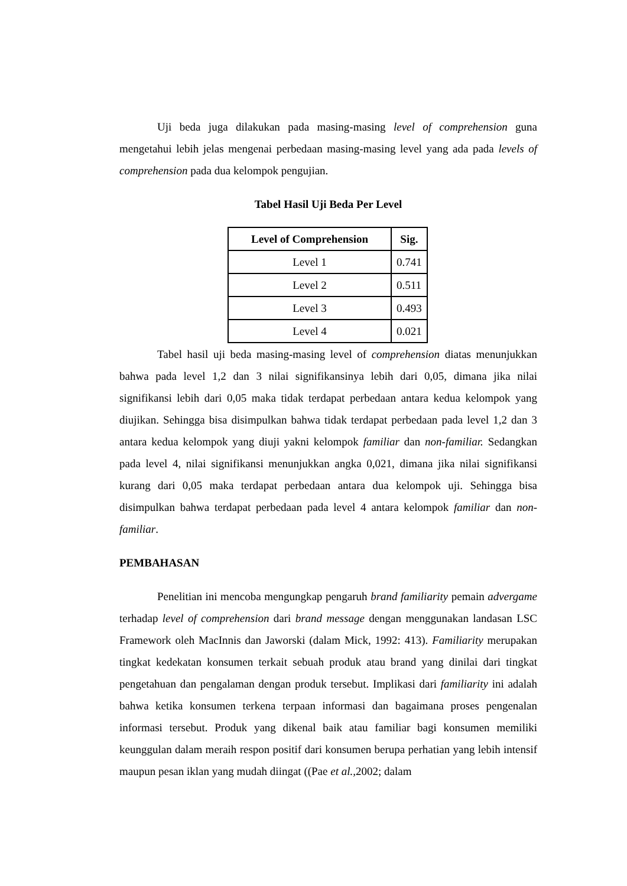Uji beda juga dilakukan pada masing-masing level of comprehension guna mengetahui lebih jelas mengenai perbedaan masing-masing level yang ada pada levels of comprehension pada dua kelompok pengujian.
Tabel Hasil Uji Beda Per Level
| Level of Comprehension | Sig. |
| --- | --- |
| Level 1 | 0.741 |
| Level 2 | 0.511 |
| Level 3 | 0.493 |
| Level 4 | 0.021 |
Tabel hasil uji beda masing-masing level of comprehension diatas menunjukkan bahwa pada level 1,2 dan 3 nilai signifikansinya lebih dari 0,05, dimana jika nilai signifikansi lebih dari 0,05 maka tidak terdapat perbedaan antara kedua kelompok yang diujikan. Sehingga bisa disimpulkan bahwa tidak terdapat perbedaan pada level 1,2 dan 3 antara kedua kelompok yang diuji yakni kelompok familiar dan non-familiar. Sedangkan pada level 4, nilai signifikansi menunjukkan angka 0,021, dimana jika nilai signifikansi kurang dari 0,05 maka terdapat perbedaan antara dua kelompok uji. Sehingga bisa disimpulkan bahwa terdapat perbedaan pada level 4 antara kelompok familiar dan non-familiar.
PEMBAHASAN
Penelitian ini mencoba mengungkap pengaruh brand familiarity pemain advergame terhadap level of comprehension dari brand message dengan menggunakan landasan LSC Framework oleh MacInnis dan Jaworski (dalam Mick, 1992: 413). Familiarity merupakan tingkat kedekatan konsumen terkait sebuah produk atau brand yang dinilai dari tingkat pengetahuan dan pengalaman dengan produk tersebut. Implikasi dari familiarity ini adalah bahwa ketika konsumen terkena terpaan informasi dan bagaimana proses pengenalan informasi tersebut. Produk yang dikenal baik atau familiar bagi konsumen memiliki keunggulan dalam meraih respon positif dari konsumen berupa perhatian yang lebih intensif maupun pesan iklan yang mudah diingat ((Pae et al., 2002; dalam